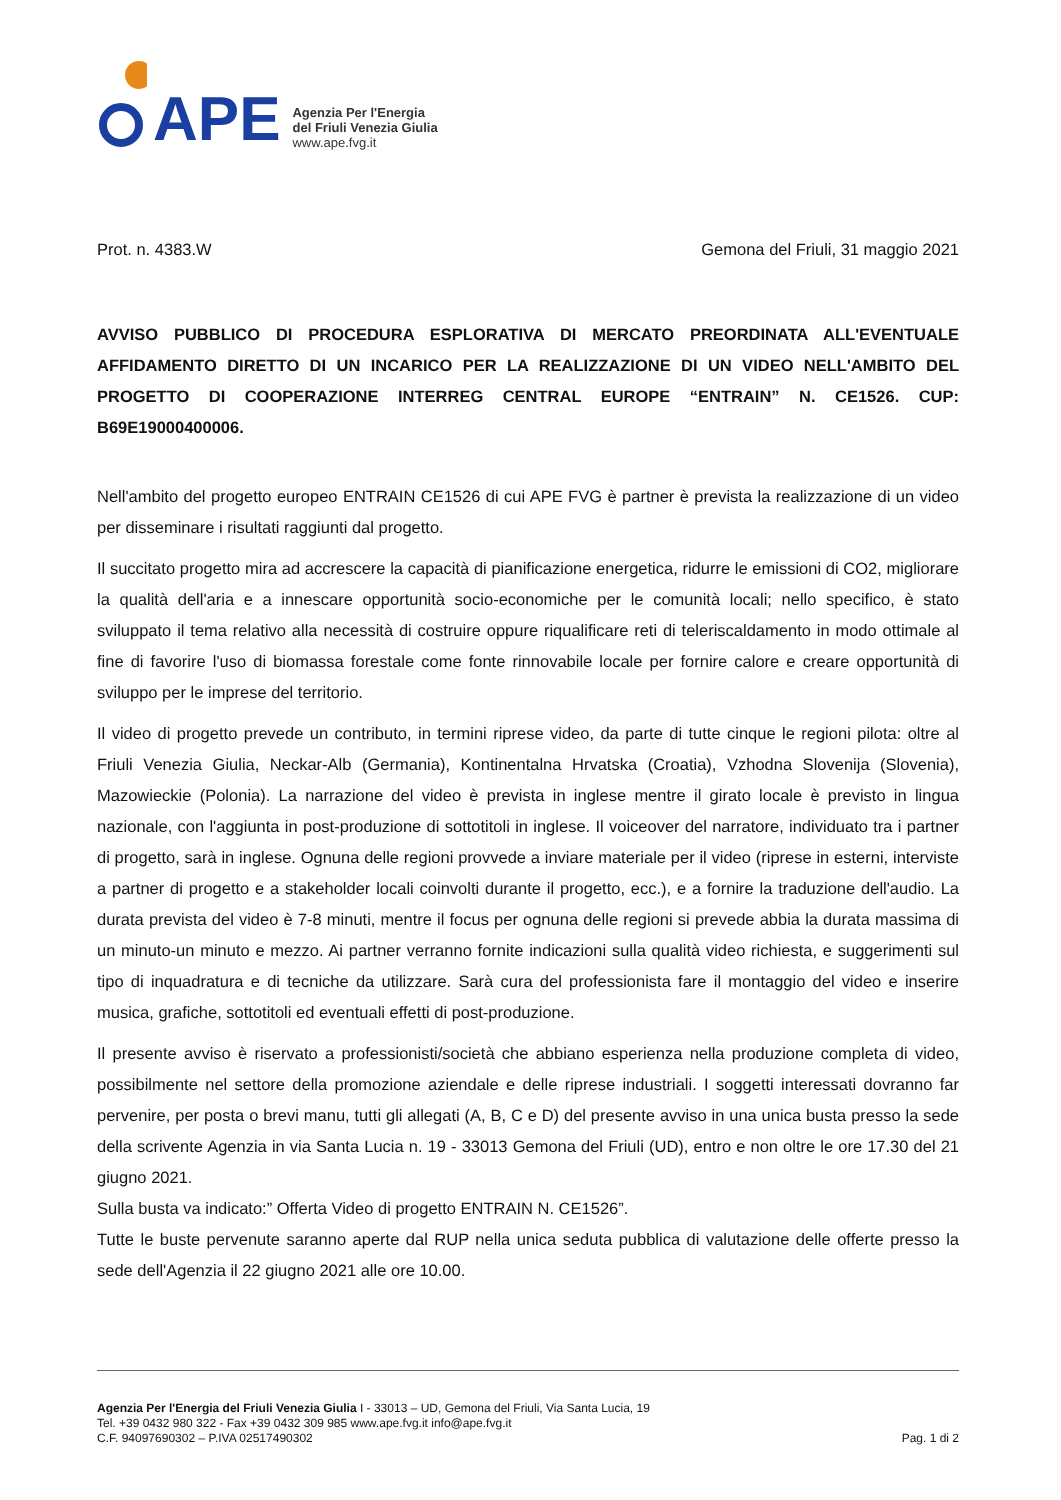APE
Agenzia Per l'Energia
del Friuli Venezia Giulia
www.ape.fvg.it
Prot. n. 4383.W Gemona del Friuli, 31 maggio 2021
AVVISO PUBBLICO DI PROCEDURA ESPLORATIVA DI MERCATO PREORDINATA ALL'EVENTUALE AFFIDAMENTO DIRETTO DI UN INCARICO PER LA REALIZZAZIONE DI UN VIDEO NELL'AMBITO DEL PROGETTO DI COOPERAZIONE INTERREG CENTRAL EUROPE “ENTRAIN” N. CE1526. CUP: B69E19000400006.
Nell'ambito del progetto europeo ENTRAIN CE1526 di cui APE FVG è partner è prevista la realizzazione di un video per disseminare i risultati raggiunti dal progetto.
Il succitato progetto mira ad accrescere la capacità di pianificazione energetica, ridurre le emissioni di CO2, migliorare la qualità dell'aria e a innescare opportunità socio-economiche per le comunità locali; nello specifico, è stato sviluppato il tema relativo alla necessità di costruire oppure riqualificare reti di teleriscaldamento in modo ottimale al fine di favorire l'uso di biomassa forestale come fonte rinnovabile locale per fornire calore e creare opportunità di sviluppo per le imprese del territorio.
Il video di progetto prevede un contributo, in termini riprese video, da parte di tutte cinque le regioni pilota: oltre al Friuli Venezia Giulia, Neckar-Alb (Germania), Kontinentalna Hrvatska (Croatia), Vzhodna Slovenija (Slovenia), Mazowieckie (Polonia). La narrazione del video è prevista in inglese mentre il girato locale è previsto in lingua nazionale, con l'aggiunta in post-produzione di sottotitoli in inglese. Il voiceover del narratore, individuato tra i partner di progetto, sarà in inglese. Ognuna delle regioni provvede a inviare materiale per il video (riprese in esterni, interviste a partner di progetto e a stakeholder locali coinvolti durante il progetto, ecc.), e a fornire la traduzione dell'audio. La durata prevista del video è 7-8 minuti, mentre il focus per ognuna delle regioni si prevede abbia la durata massima di un minuto-un minuto e mezzo. Ai partner verranno fornite indicazioni sulla qualità video richiesta, e suggerimenti sul tipo di inquadratura e di tecniche da utilizzare. Sarà cura del professionista fare il montaggio del video e inserire musica, grafiche, sottotitoli ed eventuali effetti di post-produzione.
Il presente avviso è riservato a professionisti/società che abbiano esperienza nella produzione completa di video, possibilmente nel settore della promozione aziendale e delle riprese industriali. I soggetti interessati dovranno far pervenire, per posta o brevi manu, tutti gli allegati (A, B, C e D) del presente avviso in una unica busta presso la sede della scrivente Agenzia in via Santa Lucia n. 19 - 33013 Gemona del Friuli (UD), entro e non oltre le ore 17.30 del 21 giugno 2021.
Sulla busta va indicato:” Offerta Video di progetto ENTRAIN N. CE1526”.
Tutte le buste pervenute saranno aperte dal RUP nella unica seduta pubblica di valutazione delle offerte presso la sede dell'Agenzia il 22 giugno 2021 alle ore 10.00.
Agenzia Per l'Energia del Friuli Venezia Giulia I - 33013 – UD, Gemona del Friuli, Via Santa Lucia, 19
Tel. +39 0432 980 322 - Fax +39 0432 309 985 www.ape.fvg.it info@ape.fvg.it
C.F. 94097690302 – P.IVA 02517490302
Pag. 1 di 2